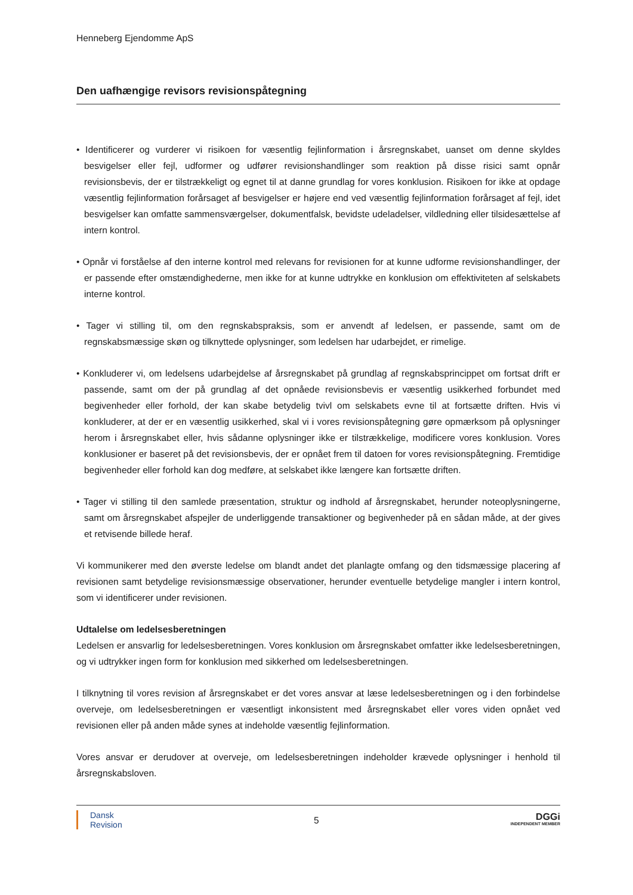Henneberg Ejendomme ApS
Den uafhængige revisors revisionspåtegning
• Identificerer og vurderer vi risikoen for væsentlig fejlinformation i årsregnskabet, uanset om denne skyldes besvigelser eller fejl, udformer og udfører revisionshandlinger som reaktion på disse risici samt opnår revisionsbevis, der er tilstrækkeligt og egnet til at danne grundlag for vores konklusion. Risikoen for ikke at opdage væsentlig fejlinformation forårsaget af besvigelser er højere end ved væsentlig fejlinformation forårsaget af fejl, idet besvigelser kan omfatte sammensværgelser, dokumentfalsk, bevidste udeladelser, vildledning eller tilsidesættelse af intern kontrol.
• Opnår vi forståelse af den interne kontrol med relevans for revisionen for at kunne udforme revisionshandlinger, der er passende efter omstændighederne, men ikke for at kunne udtrykke en konklusion om effektiviteten af selskabets interne kontrol.
• Tager vi stilling til, om den regnskabspraksis, som er anvendt af ledelsen, er passende, samt om de regnskabsmæssige skøn og tilknyttede oplysninger, som ledelsen har udarbejdet, er rimelige.
• Konkluderer vi, om ledelsens udarbejdelse af årsregnskabet på grundlag af regnskabsprincippet om fortsat drift er passende, samt om der på grundlag af det opnåede revisionsbevis er væsentlig usikkerhed forbundet med begivenheder eller forhold, der kan skabe betydelig tvivl om selskabets evne til at fortsætte driften. Hvis vi konkluderer, at der er en væsentlig usikkerhed, skal vi i vores revisionspåtegning gøre opmærksom på oplysninger herom i årsregnskabet eller, hvis sådanne oplysninger ikke er tilstrækkelige, modificere vores konklusion. Vores konklusioner er baseret på det revisionsbevis, der er opnået frem til datoen for vores revisionspåtegning. Fremtidige begivenheder eller forhold kan dog medføre, at selskabet ikke længere kan fortsætte driften.
• Tager vi stilling til den samlede præsentation, struktur og indhold af årsregnskabet, herunder noteoplysningerne, samt om årsregnskabet afspejler de underliggende transaktioner og begivenheder på en sådan måde, at der gives et retvisende billede heraf.
Vi kommunikerer med den øverste ledelse om blandt andet det planlagte omfang og den tidsmæssige placering af revisionen samt betydelige revisionsmæssige observationer, herunder eventuelle betydelige mangler i intern kontrol, som vi identificerer under revisionen.
Udtalelse om ledelsesberetningen
Ledelsen er ansvarlig for ledelsesberetningen. Vores konklusion om årsregnskabet omfatter ikke ledelsesberetningen, og vi udtrykker ingen form for konklusion med sikkerhed om ledelsesberetningen.
I tilknytning til vores revision af årsregnskabet er det vores ansvar at læse ledelsesberetningen og i den forbindelse overveje, om ledelsesberetningen er væsentligt inkonsistent med årsregnskabet eller vores viden opnået ved revisionen eller på anden måde synes at indeholde væsentlig fejlinformation.
Vores ansvar er derudover at overveje, om ledelsesberetningen indeholder krævede oplysninger i henhold til årsregnskabsloven.
Dansk
Revision
5
DGGi
INDEPENDENT MEMBER